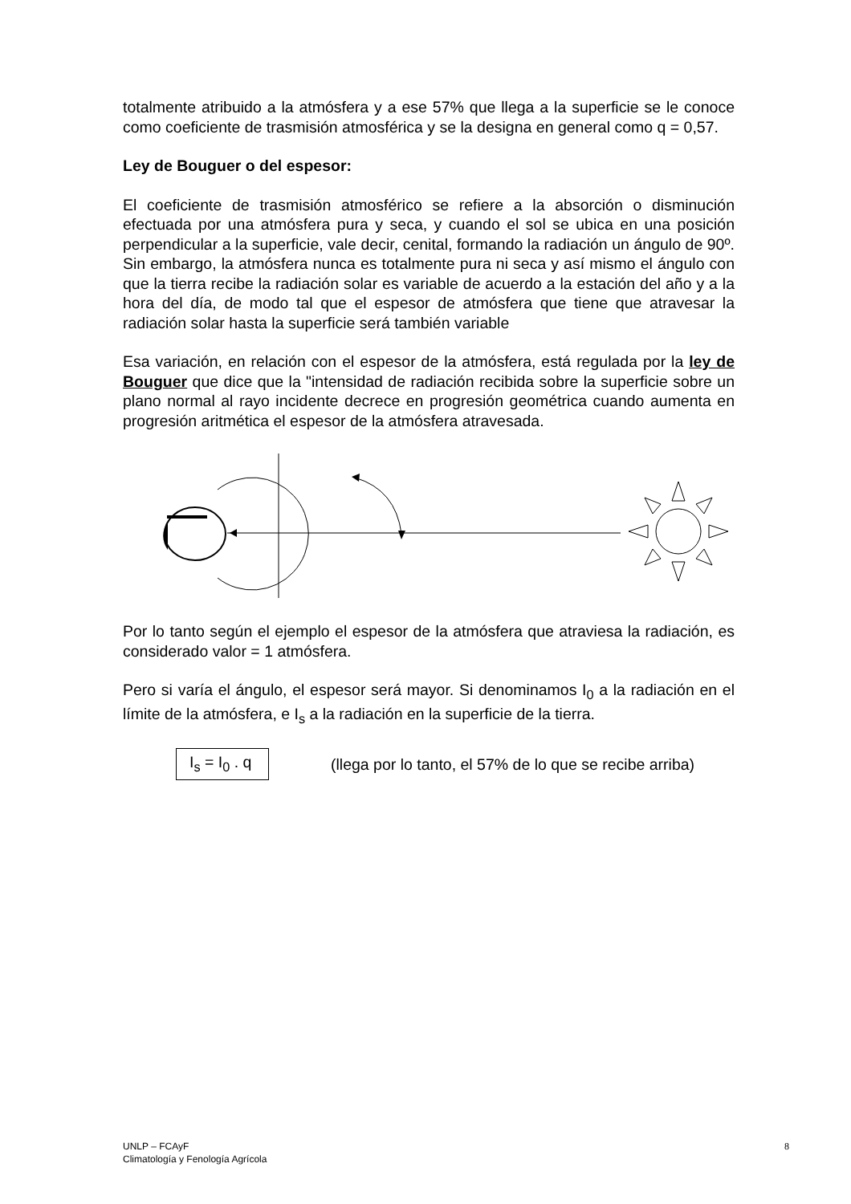totalmente atribuido a la atmósfera y a ese 57% que llega a la superficie se le conoce como coeficiente de trasmisión atmosférica y se la designa en general como q = 0,57.
Ley de Bouguer o del espesor:
El coeficiente de trasmisión atmosférico se refiere a la absorción o disminución efectuada por una atmósfera pura y seca, y cuando el sol se ubica en una posición perpendicular a la superficie, vale decir, cenital, formando la radiación un ángulo de 90º. Sin embargo, la atmósfera nunca es totalmente pura ni seca y así mismo el ángulo con que la tierra recibe la radiación solar es variable de acuerdo a la estación del año y a la hora del día, de modo tal que el espesor de atmósfera que tiene que atravesar la radiación solar hasta la superficie será también variable
Esa variación, en relación con el espesor de la atmósfera, está regulada por la ley de Bouguer que dice que la "intensidad de radiación recibida sobre la superficie sobre un plano normal al rayo incidente decrece en progresión geométrica cuando aumenta en progresión aritmética el espesor de la atmósfera atravesada.
Por lo tanto según el ejemplo el espesor de la atmósfera que atraviesa la radiación, es considerado valor = 1 atmósfera.
Pero si varía el ángulo, el espesor será mayor. Si denominamos I<sub>0</sub> a la radiación en el límite de la atmósfera, e I<sub>s</sub> a la radiación en la superficie de la tierra.
I<sub>s</sub> = I<sub>0</sub> . q
(llega por lo tanto, el 57% de lo que se recibe arriba)
UNLP – FCAyF
Climatología y Fenología Agrícola
8